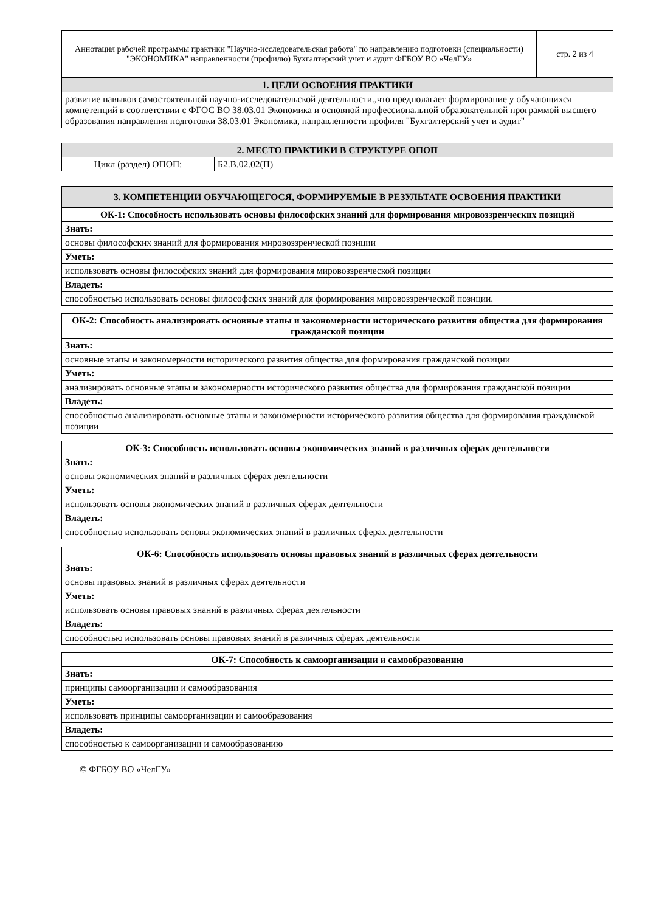| Аннотация рабочей программы практики "Научно-исследовательская работа" по направлению подготовки (специальности) "ЭКОНОМИКА" направленности (профилю) Бухгалтерский учет и аудит ФГБОУ ВО «ЧелГУ» | стр. 2 из 4 |
| 1. ЦЕЛИ ОСВОЕНИЯ ПРАКТИКИ |
| --- |
| развитие навыков самостоятельной научно-исследовательской деятельности.,что предполагает формирование у обучающихся компетенций в соответствии с ФГОС ВО 38.03.01 Экономика и основной профессиональной образовательной программой высшего образования направления подготовки 38.03.01 Экономика, направленности профиля "Бухгалтерский учет и аудит" |
| 2. МЕСТО ПРАКТИКИ В СТРУКТУРЕ ОПОП | |
| --- | --- |
| Цикл (раздел) ОПОП: | Б2.В.02.02(П) |
| 3. КОМПЕТЕНЦИИ ОБУЧАЮЩЕГОСЯ, ФОРМИРУЕМЫЕ В РЕЗУЛЬТАТЕ ОСВОЕНИЯ ПРАКТИКИ |
| --- |
| ОК-1: Способность использовать основы философских знаний для формирования мировоззренческих позиций |
| Знать: |
| основы философских знаний для формирования мировоззренческой позиции |
| Уметь: |
| использовать основы философских знаний для формирования мировоззренческой позиции |
| Владеть: |
| способностью использовать основы философских знаний для формирования мировоззренческой позиции. |
| ОК-2: Способность анализировать основные этапы и закономерности исторического развития общества для формирования гражданской позиции |
| Знать: |
| основные этапы и закономерности исторического развития общества для формирования гражданской позиции |
| Уметь: |
| анализировать основные этапы и закономерности исторического развития общества для формирования гражданской позиции |
| Владеть: |
| способностью анализировать основные этапы и закономерности исторического развития общества для формирования гражданской позиции |
| ОК-3: Способность использовать основы экономических знаний в различных сферах деятельности |
| Знать: |
| основы экономических знаний в различных сферах деятельности |
| Уметь: |
| использовать основы экономических знаний в различных сферах деятельности |
| Владеть: |
| способностью использовать основы экономических знаний в различных сферах деятельности |
| ОК-6: Способность использовать основы правовых знаний в различных сферах деятельности |
| Знать: |
| основы правовых знаний в различных сферах деятельности |
| Уметь: |
| использовать основы правовых знаний в различных сферах деятельности |
| Владеть: |
| способностью использовать основы правовых знаний в различных сферах деятельности |
| ОК-7: Способность к самоорганизации и самообразованию |
| Знать: |
| принципы самоорганизации и самообразования |
| Уметь: |
| использовать принципы самоорганизации и самообразования |
| Владеть: |
| способностью к самоорганизации и самообразованию |
© ФГБОУ ВО «ЧелГУ»